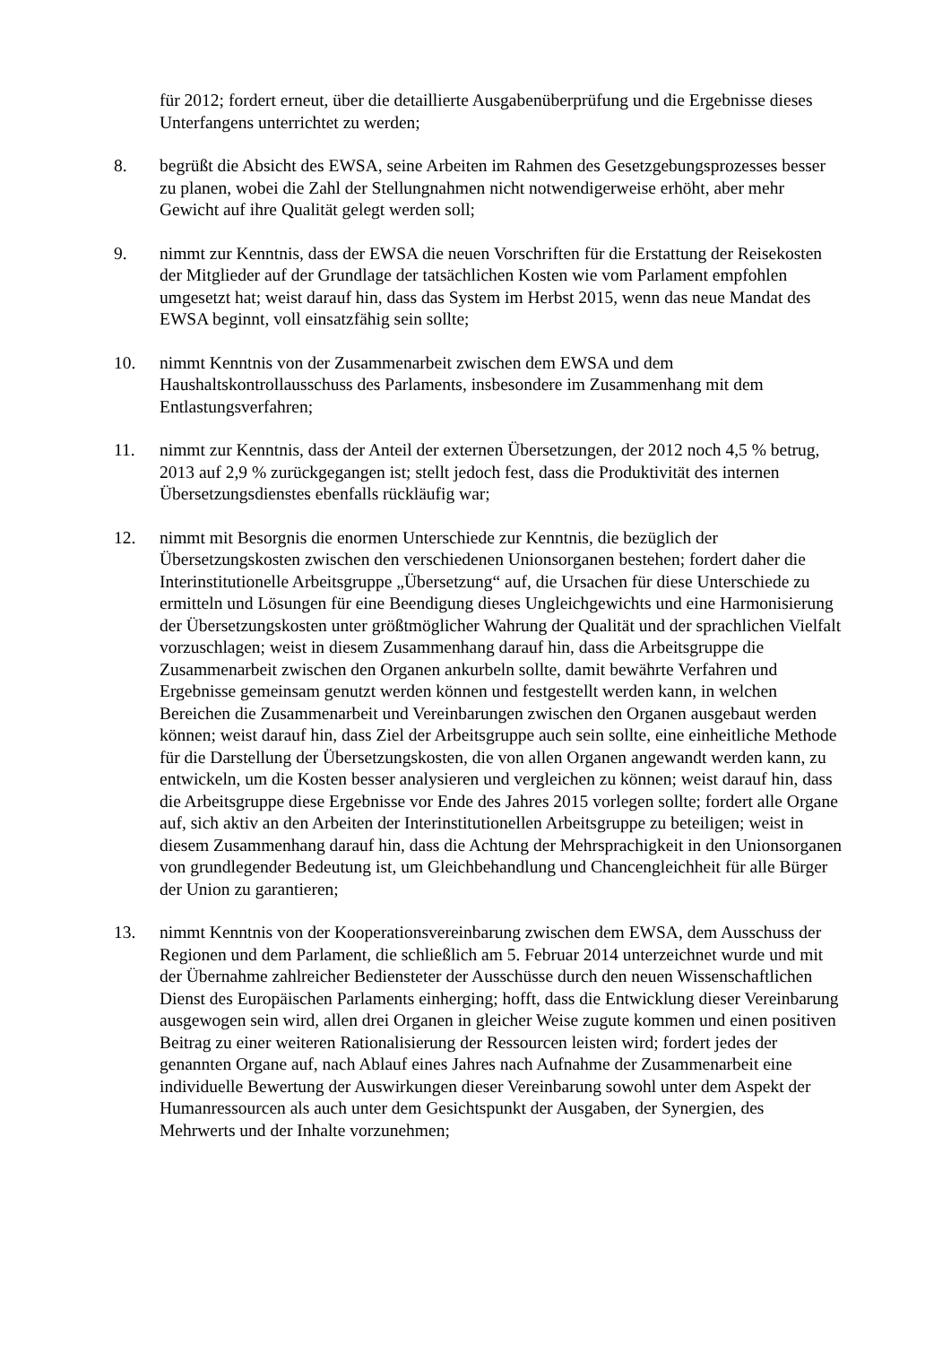für 2012; fordert erneut, über die detaillierte Ausgabenüberprüfung und die Ergebnisse dieses Unterfangens unterrichtet zu werden;
8. begrüßt die Absicht des EWSA, seine Arbeiten im Rahmen des Gesetzgebungsprozesses besser zu planen, wobei die Zahl der Stellungnahmen nicht notwendigerweise erhöht, aber mehr Gewicht auf ihre Qualität gelegt werden soll;
9. nimmt zur Kenntnis, dass der EWSA die neuen Vorschriften für die Erstattung der Reisekosten der Mitglieder auf der Grundlage der tatsächlichen Kosten wie vom Parlament empfohlen umgesetzt hat; weist darauf hin, dass das System im Herbst 2015, wenn das neue Mandat des EWSA beginnt, voll einsatzfähig sein sollte;
10. nimmt Kenntnis von der Zusammenarbeit zwischen dem EWSA und dem Haushaltskontrollausschuss des Parlaments, insbesondere im Zusammenhang mit dem Entlastungsverfahren;
11. nimmt zur Kenntnis, dass der Anteil der externen Übersetzungen, der 2012 noch 4,5 % betrug, 2013 auf 2,9 % zurückgegangen ist; stellt jedoch fest, dass die Produktivität des internen Übersetzungsdienstes ebenfalls rückläufig war;
12. nimmt mit Besorgnis die enormen Unterschiede zur Kenntnis, die bezüglich der Übersetzungskosten zwischen den verschiedenen Unionsorganen bestehen; fordert daher die Interinstitutionelle Arbeitsgruppe „Übersetzung“ auf, die Ursachen für diese Unterschiede zu ermitteln und Lösungen für eine Beendigung dieses Ungleichgewichts und eine Harmonisierung der Übersetzungskosten unter größtmöglicher Wahrung der Qualität und der sprachlichen Vielfalt vorzuschlagen; weist in diesem Zusammenhang darauf hin, dass die Arbeitsgruppe die Zusammenarbeit zwischen den Organen ankurbeln sollte, damit bewährte Verfahren und Ergebnisse gemeinsam genutzt werden können und festgestellt werden kann, in welchen Bereichen die Zusammenarbeit und Vereinbarungen zwischen den Organen ausgebaut werden können; weist darauf hin, dass Ziel der Arbeitsgruppe auch sein sollte, eine einheitliche Methode für die Darstellung der Übersetzungskosten, die von allen Organen angewandt werden kann, zu entwickeln, um die Kosten besser analysieren und vergleichen zu können; weist darauf hin, dass die Arbeitsgruppe diese Ergebnisse vor Ende des Jahres 2015 vorlegen sollte; fordert alle Organe auf, sich aktiv an den Arbeiten der Interinstitutionellen Arbeitsgruppe zu beteiligen; weist in diesem Zusammenhang darauf hin, dass die Achtung der Mehrsprachigkeit in den Unionsorganen von grundlegender Bedeutung ist, um Gleichbehandlung und Chancengleichheit für alle Bürger der Union zu garantieren;
13. nimmt Kenntnis von der Kooperationsvereinbarung zwischen dem EWSA, dem Ausschuss der Regionen und dem Parlament, die schließlich am 5. Februar 2014 unterzeichnet wurde und mit der Übernahme zahlreicher Bediensteter der Ausschüsse durch den neuen Wissenschaftlichen Dienst des Europäischen Parlaments einherging; hofft, dass die Entwicklung dieser Vereinbarung ausgewogen sein wird, allen drei Organen in gleicher Weise zugute kommen und einen positiven Beitrag zu einer weiteren Rationalisierung der Ressourcen leisten wird; fordert jedes der genannten Organe auf, nach Ablauf eines Jahres nach Aufnahme der Zusammenarbeit eine individuelle Bewertung der Auswirkungen dieser Vereinbarung sowohl unter dem Aspekt der Humanressourcen als auch unter dem Gesichtspunkt der Ausgaben, der Synergien, des Mehrwerts und der Inhalte vorzunehmen;